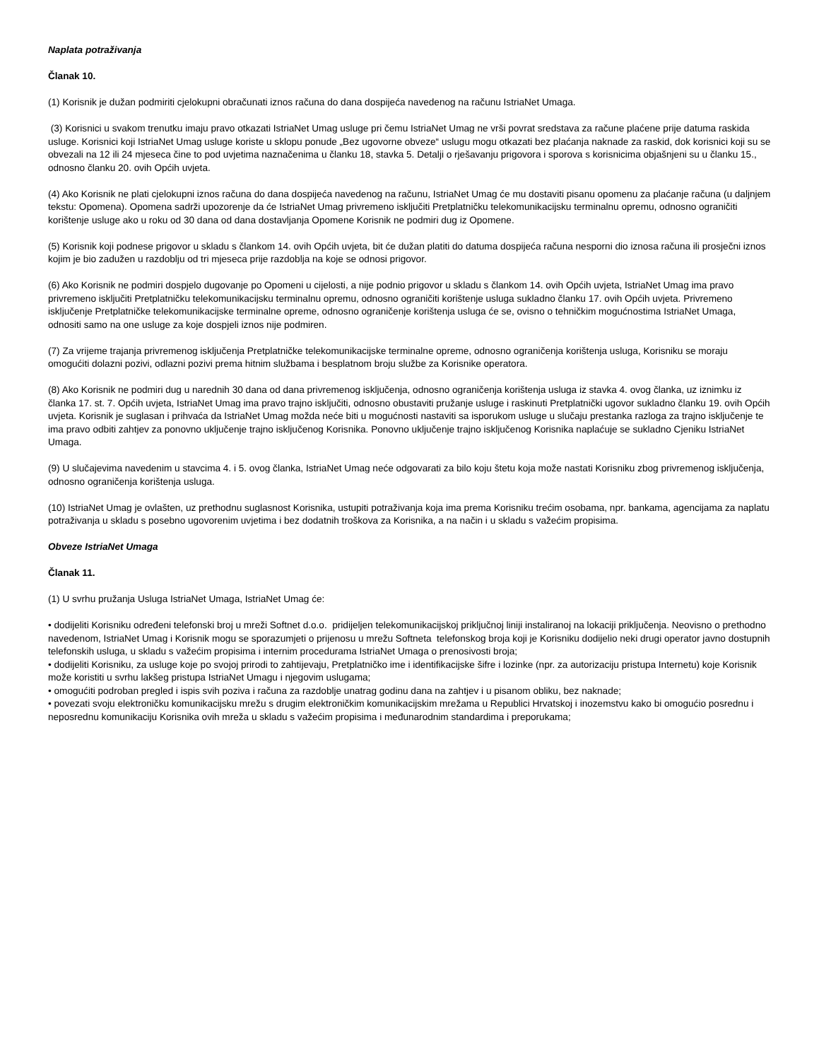Naplata potraživanja
Članak 10.
(1) Korisnik je dužan podmiriti cjelokupni obračunati iznos računa do dana dospijeća navedenog na računu IstriaNet Umaga.
(3) Korisnici u svakom trenutku imaju pravo otkazati IstriaNet Umag usluge pri čemu IstriaNet Umag ne vrši povrat sredstava za račune plaćene prije datuma raskida usluge. Korisnici koji IstriaNet Umag usluge koriste u sklopu ponude „Bez ugovorne obveze“ uslugu mogu otkazati bez plaćanja naknade za raskid, dok korisnici koji su se obvezali na 12 ili 24 mjeseca čine to pod uvjetima naznačenima u članku 18, stavka 5. Detalji o rješavanju prigovora i sporova s korisnicima objašnjeni su u članku 15., odnosno članku 20. ovih Općih uvjeta.
(4) Ako Korisnik ne plati cjelokupni iznos računa do dana dospijeća navedenog na računu, IstriaNet Umag će mu dostaviti pisanu opomenu za plaćanje računa (u daljnjem tekstu: Opomena). Opomena sadrži upozorenje da će IstriaNet Umag privremeno isključiti Pretplatničku telekomunikacijsku terminalnu opremu, odnosno ograničiti korištenje usluge ako u roku od 30 dana od dana dostavljanja Opomene Korisnik ne podmiri dug iz Opomene.
(5) Korisnik koji podnese prigovor u skladu s člankom 14. ovih Općih uvjeta, bit će dužan platiti do datuma dospijeća računa nesporni dio iznosa računa ili prosječni iznos kojim je bio zadužen u razdoblju od tri mjeseca prije razdoblja na koje se odnosi prigovor.
(6) Ako Korisnik ne podmiri dospjelo dugovanje po Opomeni u cijelosti, a nije podnio prigovor u skladu s člankom 14. ovih Općih uvjeta, IstriaNet Umag ima pravo privremeno isključiti Pretplatničku telekomunikacijsku terminalnu opremu, odnosno ograničiti korištenje usluga sukladno članku 17. ovih Općih uvjeta. Privremeno isključenje Pretplatničke telekomunikacijske terminalne opreme, odnosno ograničenje korištenja usluga će se, ovisno o tehničkim mogućnostima IstriaNet Umaga, odnositi samo na one usluge za koje dospjeli iznos nije podmiren.
(7) Za vrijeme trajanja privremenog isključenja Pretplatničke telekomunikacijske terminalne opreme, odnosno ograničenja korištenja usluga, Korisniku se moraju omogućiti dolazni pozivi, odlazni pozivi prema hitnim službama i besplatnom broju službe za Korisnike operatora.
(8) Ako Korisnik ne podmiri dug u narednih 30 dana od dana privremenog isključenja, odnosno ograničenja korištenja usluga iz stavka 4. ovog članka, uz iznimku iz članka 17. st. 7. Općih uvjeta, IstriaNet Umag ima pravo trajno isključiti, odnosno obustaviti pružanje usluge i raskinuti Pretplatnički ugovor sukladno članku 19. ovih Općih uvjeta. Korisnik je suglasan i prihvaća da IstriaNet Umag možda neće biti u mogućnosti nastaviti sa isporukom usluge u slučaju prestanka razloga za trajno isključenje te ima pravo odbiti zahtjev za ponovno uključenje trajno isključenog Korisnika. Ponovno uključenje trajno isključenog Korisnika naplaćuje se sukladno Cjeniku IstriaNet Umaga.
(9) U slučajevima navedenim u stavcima 4. i 5. ovog članka, IstriaNet Umag neće odgovarati za bilo koju štetu koja može nastati Korisniku zbog privremenog isključenja, odnosno ograničenja korištenja usluga.
(10) IstriaNet Umag je ovlašten, uz prethodnu suglasnost Korisnika, ustupiti potraživanja koja ima prema Korisniku trećim osobama, npr. bankama, agencijama za naplatu potraživanja u skladu s posebno ugovorenim uvjetima i bez dodatnih troškova za Korisnika, a na način i u skladu s važećim propisima.
Obveze IstriaNet Umaga
Članak 11.
(1) U svrhu pružanja Usluga IstriaNet Umaga, IstriaNet Umag će:
• dodijeliti Korisniku određeni telefonski broj u mreži Softnet d.o.o. pridijeljen telekomunikacijskoj priključnoj liniji instaliranoj na lokaciji priključenja. Neovisno o prethodno navedenom, IstriaNet Umag i Korisnik mogu se sporazumjeti o prijenosu u mrežu Softneta telefonskog broja koji je Korisniku dodijelio neki drugi operator javno dostupnih telefonskih usluga, u skladu s važećim propisima i internim procedurama IstriaNet Umaga o prenosivosti broja;
• dodijeliti Korisniku, za usluge koje po svojoj prirodi to zahtijevaju, Pretplatničko ime i identifikacijske šifre i lozinke (npr. za autorizaciju pristupa Internetu) koje Korisnik može koristiti u svrhu lakšeg pristupa IstriaNet Umagu i njegovim uslugama;
• omogućiti podroban pregled i ispis svih poziva i računa za razdoblje unatrag godinu dana na zahtjev i u pisanom obliku, bez naknade;
• povezati svoju elektroničku komunikacijsku mrežu s drugim elektroničkim komunikacijskim mrežama u Republici Hrvatskoj i inozemstvu kako bi omogućio posrednu i neposrednu komunikaciju Korisnika ovih mreža u skladu s važećim propisima i međunarodnim standardima i preporukama;